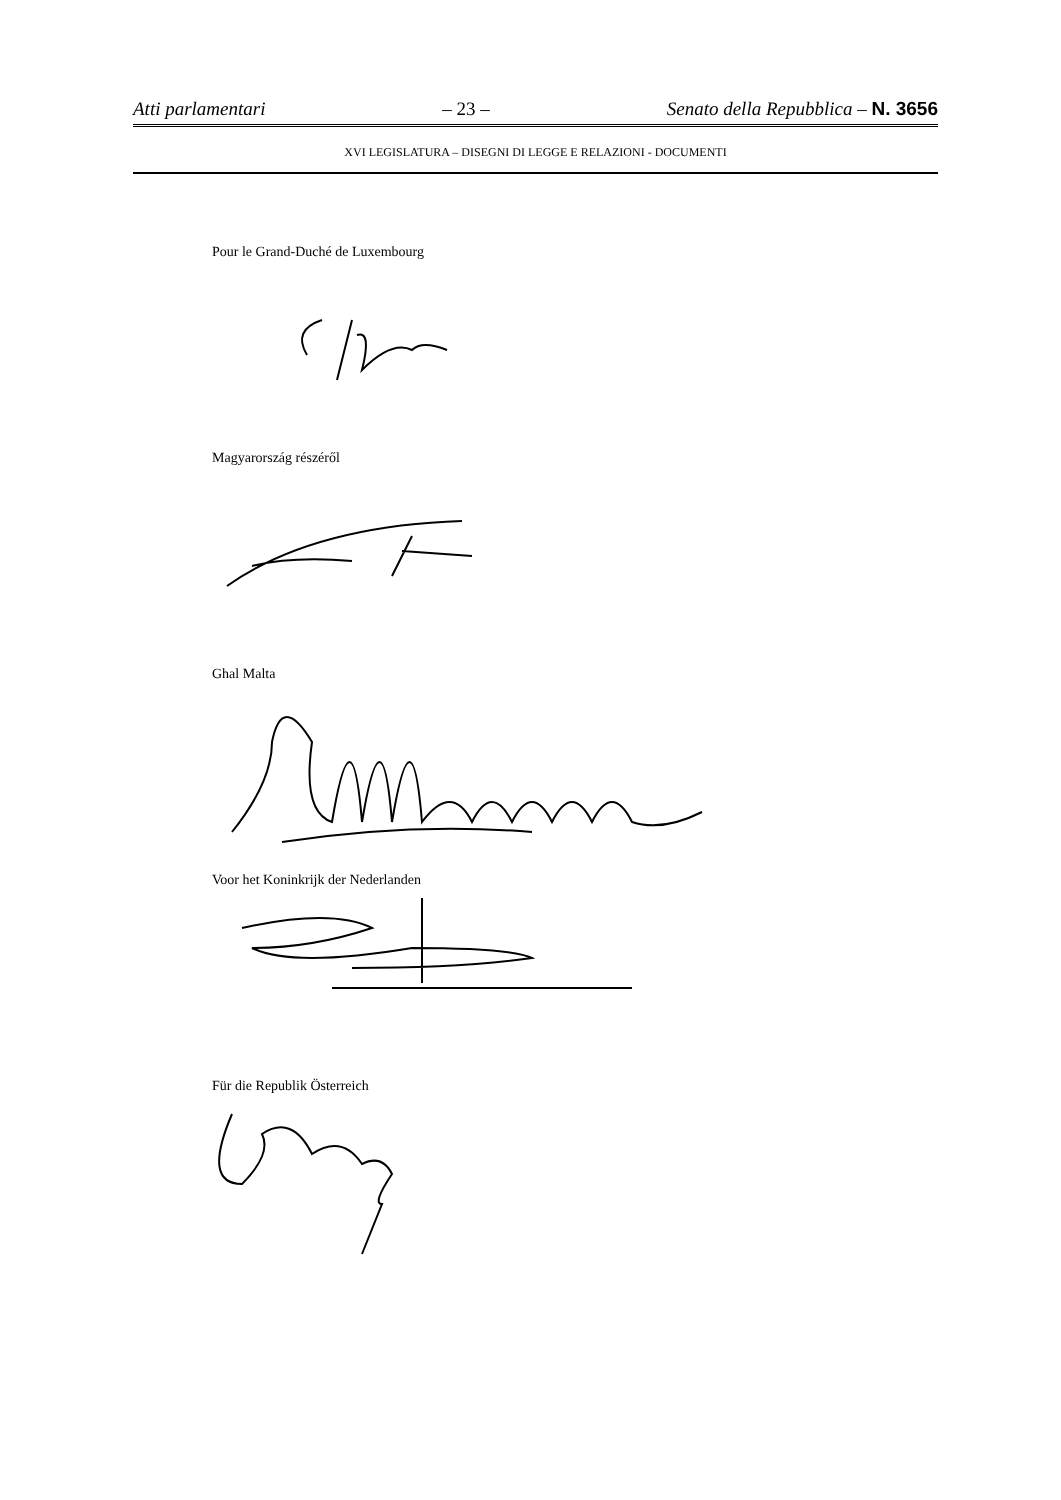Atti parlamentari – 23 – Senato della Repubblica – N. 3656
XVI LEGISLATURA – DISEGNI DI LEGGE E RELAZIONI - DOCUMENTI
Pour le Grand-Duché de Luxembourg
Magyarország részéről
Ghal Malta
Voor het Koninkrijk der Nederlanden
Für die Republik Österreich